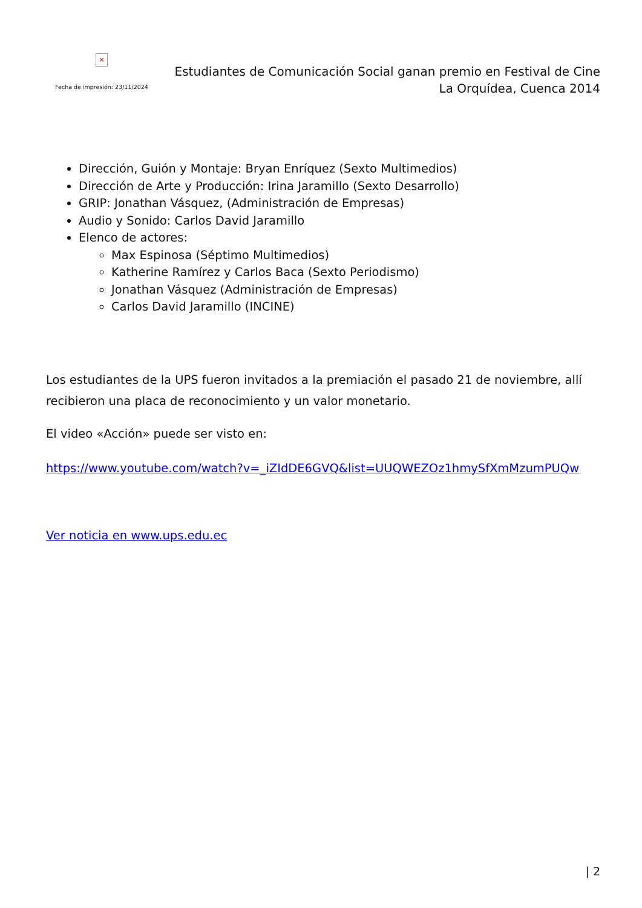×
Fecha de impresión: 23/11/2024
Estudiantes de Comunicación Social ganan premio en Festival de Cine
La Orquídea, Cuenca 2014
Dirección, Guión y Montaje: Bryan Enríquez (Sexto Multimedios)
Dirección de Arte y Producción: Irina Jaramillo (Sexto Desarrollo)
GRIP: Jonathan Vásquez, (Administración de Empresas)
Audio y Sonido: Carlos David Jaramillo
Elenco de actores:
Max Espinosa (Séptimo Multimedios)
Katherine Ramírez y Carlos Baca (Sexto Periodismo)
Jonathan Vásquez (Administración de Empresas)
Carlos David Jaramillo (INCINE)
Los estudiantes de la UPS fueron invitados a la premiación el pasado 21 de noviembre, allí recibieron una placa de reconocimiento y un valor monetario.
El video «Acción» puede ser visto en:
https://www.youtube.com/watch?v=_iZIdDE6GVQ&list=UUQWEZOz1hmySfXmMzumPUQw
Ver noticia en www.ups.edu.ec
| 2